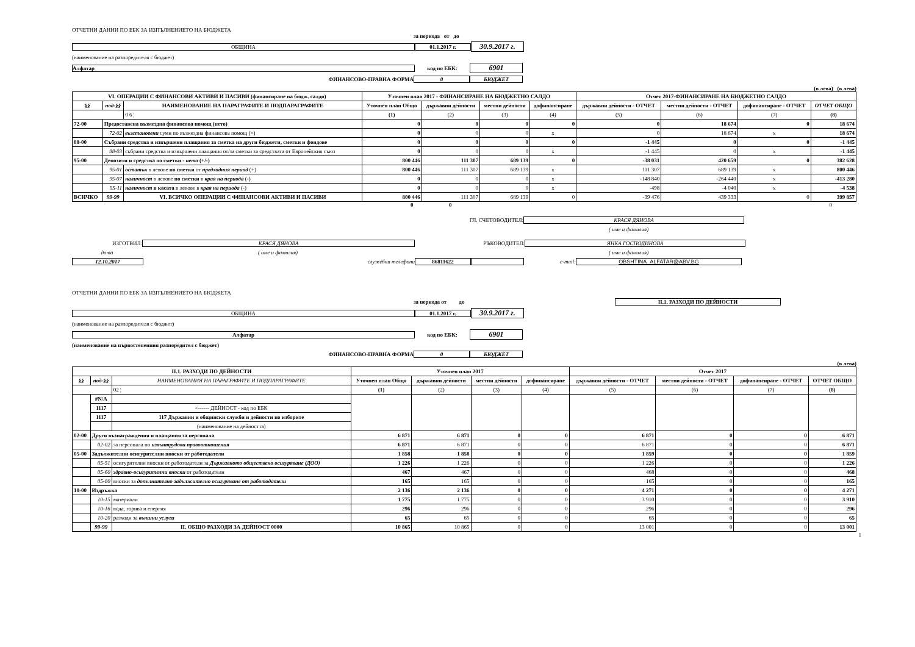ОТЧЕТНИ ДАННИ ПО ЕБК ЗА ИЗПЪЛНЕНИЕТО НА БЮДЖЕТА
за периода от до
ОБЩИНА 01.1.2017 г. 30.9.2017 г.
(наименование на разпоредителя с бюджет)
Алфатар код по ЕБК: 6901
ФИНАНСОВО-ПРАВНА ФОРМА 0 БЮДЖЕТ
(в лева) (в лева)
| VI. ОПЕРАЦИИ С ФИНАНСОВИ АКТИВИ И ПАСИВИ (финансиране на бюдж. салдо) | | | Уточнен план 2017 - ФИНАНСИРАНЕ НА БЮДЖЕТНО САЛДО | | | | Отчет 2017-ФИНАНСИРАНЕ НА БЮДЖЕТНО САЛДО | | | |
| --- | --- | --- | --- | --- | --- | --- | --- | --- | --- | --- |
| §§ | под-§§ | НАИМЕНОВАНИЕ НА ПАРАГРАФИТЕ И ПОДПАРАГРАФИТЕ | Уточнен план Общо | държавни дейности | местни дейности | дофинансиране | държавни дейности - ОТЧЕТ | местни дейности - ОТЧЕТ | дофинансиране - ОТЧЕТ | ОТЧЕТ ОБЩО |
| | | 0 6 ¦ | (1) | (2) | (3) | (4) | (5) | (6) | (7) | (8) |
| 72-00 | Предоставена възмездна финансова помощ (нето) | | 0 | 0 | 0 | 0 | 0 | 18 674 | 0 | 18 674 |
| | 72-02 | възстановени суми по възмездна финансова помощ (+) | 0 | 0 | 0 | x | 0 | 18 674 | x | 18 674 |
| 88-00 | Събрани средства и извършени плащания за сметка на други бюджети, сметки и фондове | | 0 | 0 | 0 | 0 | -1 445 | 0 | 0 | -1 445 |
| | 88-03 | събрани средства и извършени плащания от/за сметки за средствата от Европейския съюз | 0 | 0 | 0 | x | -1 445 | 0 | x | -1 445 |
| 95-00 | Депозити и средства по сметки - нето (+/-) | | 800 446 | 111 307 | 689 139 | 0 | -38 031 | 420 659 | 0 | 382 628 |
| | 95-01 | остатък в левове по сметки от предходния период (+) | 800 446 | 111 307 | 689 139 | x | 111 307 | 689 139 | x | 800 446 |
| | 95-07 | наличност в левове по сметки в края на периода (-) | 0 | 0 | 0 | x | -148 840 | -264 440 | x | -413 280 |
| | 95-11 | наличност в касата в левове в края на периода (-) | 0 | 0 | 0 | x | -498 | -4 040 | x | -4 538 |
| ВСИЧКО | 99-99 | VI. ВСИЧКО ОПЕРАЦИИ С ФИНАНСОВИ АКТИВИ И ПАСИВИ | 800 446 | 111 307 | 689 139 | 0 | -39 476 | 439 333 | 0 | 399 857 |
0 0 0
ГЛ. СЧЕТОВОДИТЕЛ: КРАСЯ ДЯНОВА
( име и фамилия)
ИЗГОТВИЛ: КРАСЯ ДЯНОВА РЪКОВОДИТЕЛ: ЯНКА ГОСПОДИНОВА
дата ( име и фамилия) ( име и фамилия)
12.10.2017 служебни телефони 86811622 e-mail: OBSHTINA_ALFATAR@ABV.BG
ОТЧЕТНИ ДАННИ ПО ЕБК ЗА ИЗПЪЛНЕНИЕТО НА БЮДЖЕТА
за периода от до II.1. РАЗХОДИ ПО ДЕЙНОСТИ
ОБЩИНА 01.1.2017 г. 30.9.2017 г.
(наименование на разпоредителя с бюджет)
Алфатар код по ЕБК: 6901
(наименование на първостепенния разпоредител с бюджет)
ФИНАНСОВО-ПРАВНА ФОРМА 0 БЮДЖЕТ
(в лева)
| II.1. РАЗХОДИ ПО ДЕЙНОСТИ | | | Уточнен план 2017 | | | | Отчет 2017 | | | |
| --- | --- | --- | --- | --- | --- | --- | --- | --- | --- | --- |
| §§ | под-§§ | НАИМЕНОВАНИЯ НА ПАРАГРАФИТЕ И ПОДПАРАГРАФИТЕ | Уточнен план Общо | държавни дейности | местни дейности | дофинансиране | държавни дейности - ОТЧЕТ | местни дейности - ОТЧЕТ | дофинансиране - ОТЧЕТ | ОТЧЕТ ОБЩО |
| | | 02 ¦ | (1) | (2) | (3) | (4) | (5) | (6) | (7) | (8) |
| | #N/A | | | | | | | | | |
| | 1117 | <------ ДЕЙНОСТ - код по ЕБК | | | | | | | | |
| | 1117 | 117 Държавни и общински служби и дейности по изборите | | | | | | | | |
| | | (наименование на дейността) | | | | | | | | |
| 02-00 | Други възнаграждения и плащания за персонала | | 6 871 | 6 871 | 0 | 0 | 6 871 | 0 | 0 | 6 871 |
| | 02-02 | за персонала по извънтрудови правоотношения | 6 871 | 6 871 | 0 | 0 | 6 871 | 0 | 0 | 6 871 |
| 05-00 | Задължителни осигурителни вноски от работодатели | | 1 858 | 1 858 | 0 | 0 | 1 859 | 0 | 0 | 1 859 |
| | 05-51 | осигурителни вноски от работодатели за Държавното обществено осигуряване (ДОО) | 1 226 | 1 226 | 0 | 0 | 1 226 | 0 | 0 | 1 226 |
| | 05-60 | здравно-осигурителни вноски от работодатели | 467 | 467 | 0 | 0 | 468 | 0 | 0 | 468 |
| | 05-80 | вноски за допълнително задължително осигуряване от работодатели | 165 | 165 | 0 | 0 | 165 | 0 | 0 | 165 |
| 10-00 | Издръжка | | 2 136 | 2 136 | 0 | 0 | 4 271 | 0 | 0 | 4 271 |
| | 10-15 | материали | 1 775 | 1 775 | 0 | 0 | 3 910 | 0 | 0 | 3 910 |
| | 10-16 | вода, горива и енергия | 296 | 296 | 0 | 0 | 296 | 0 | 0 | 296 |
| | 10-20 | разходи за външни услуги | 65 | 65 | 0 | 0 | 65 | 0 | 0 | 65 |
| | 99-99 | II. ОБЩО РАЗХОДИ ЗА ДЕЙНОСТ 0000 | 10 865 | 10 865 | 0 | 0 | 13 001 | 0 | 0 | 13 001 |
1